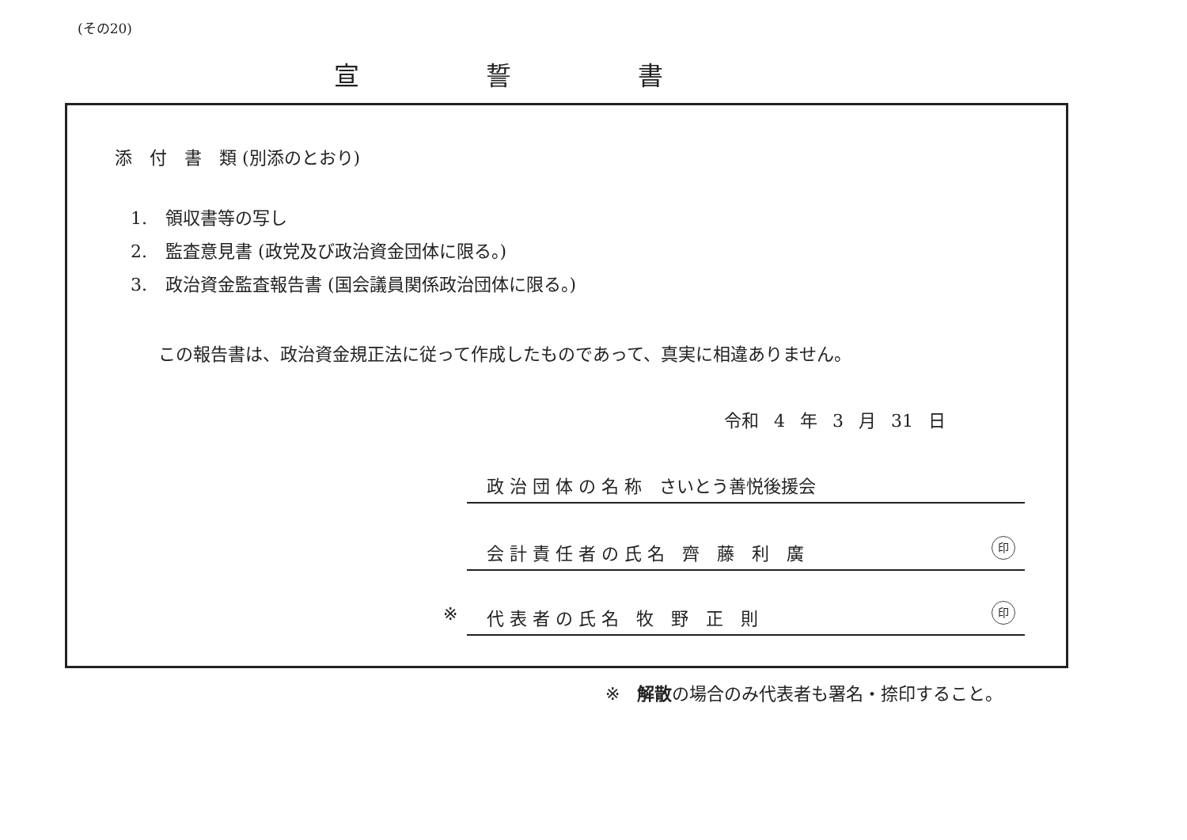(その20)
宣誓書
添　付　書　類 (別添のとおり)
1. 領収書等の写し
2. 監査意見書 (政党及び政治資金団体に限る。)
3. 政治資金監査報告書 (国会議員関係政治団体に限る。)
この報告書は、政治資金規正法に従って作成したものであって、真実に相違ありません。
令和 4 年 3 月 31 日
政 治 団 体 の 名 称　さいとう善悦後援会
会 計 責 任 者 の 氏 名　齊　藤　利　廣 印
※ 代 表 者 の 氏 名　牧　野　正　則 印
※　解散の場合のみ代表者も署名・捺印すること。